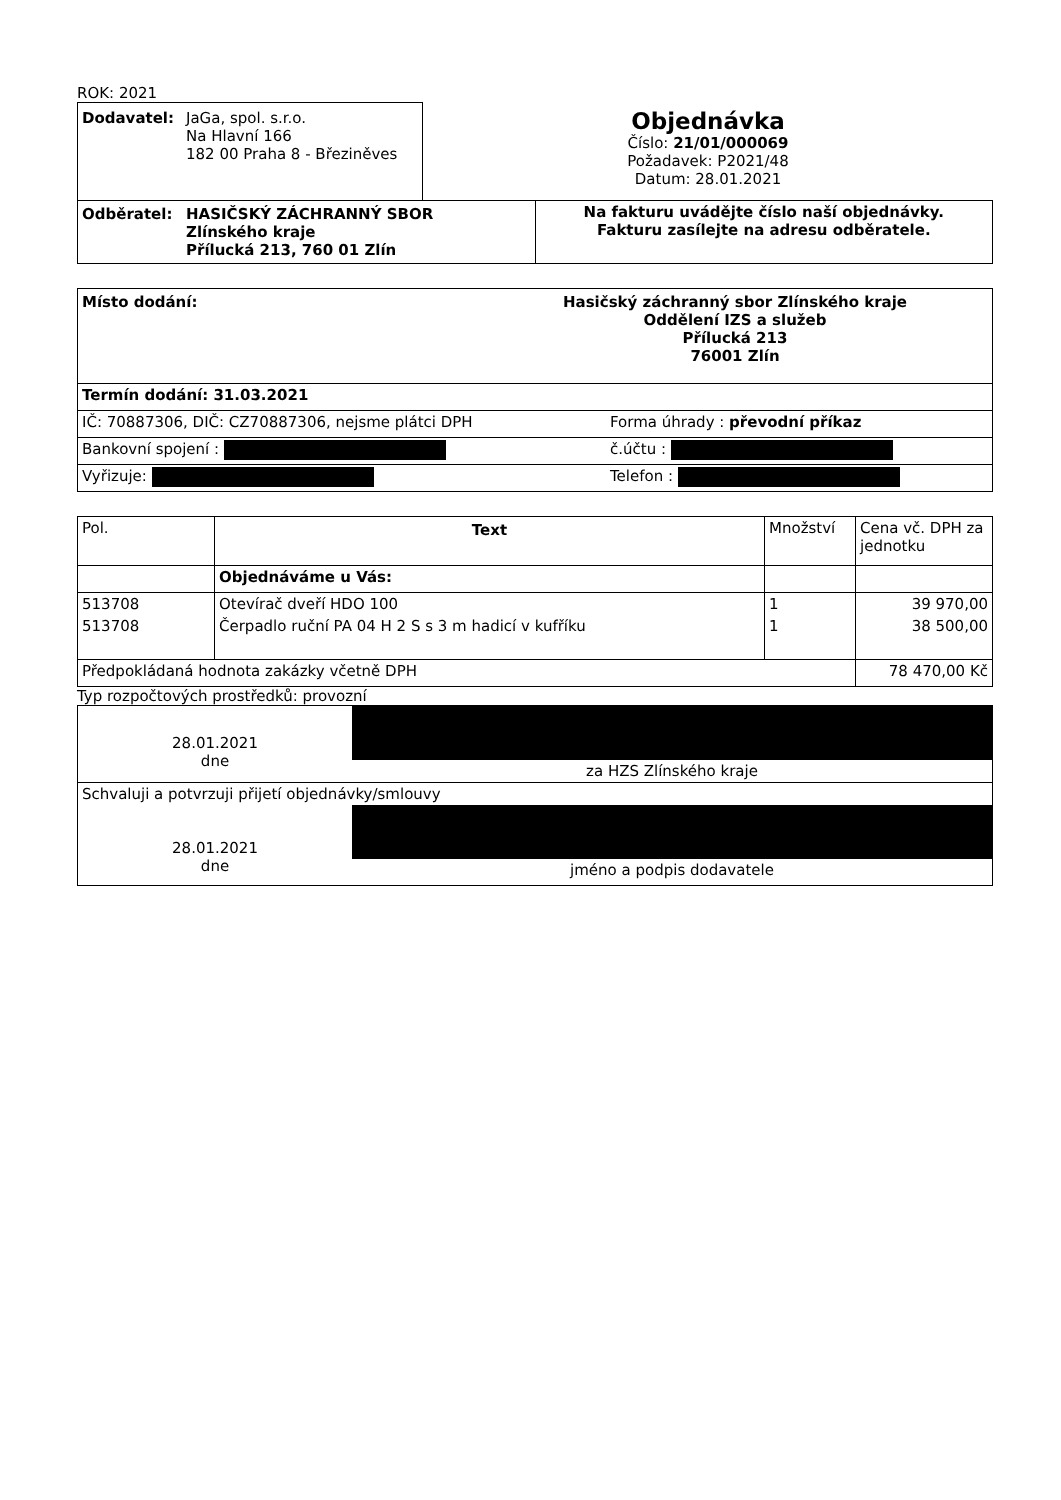ROK: 2021
Dodavatel: JaGa, spol. s.r.o.
Na Hlavní 166
182 00 Praha 8 - Březiněves
Objednávka
Číslo: 21/01/000069
Požadavek: P2021/48
Datum: 28.01.2021
| Odběratel: HASIČSKÝ ZÁCHRANNÝ SBOR Zlínského kraje Přílucká 213, 760 01 Zlín | Na fakturu uvádějte číslo naší objednávky. Fakturu zasílejte na adresu odběratele. |
| Místo dodání: Hasičský záchranný sbor Zlínského kraje Oddělení IZS a služeb Přílucká 213 76001 Zlín | |
| Termín dodání: 31.03.2021 | |
| IČ: 70887306, DIČ: CZ70887306, nejsme plátci DPH | Forma úhrady : převodní příkaz |
| Bankovní spojení : | č.účtu : |
| Vyřizuje: | Telefon : |
| Pol. | Text | Množství | Cena vč. DPH za jednotku |
| | Objednáváme u Vás: | | |
| 513708 | Otevírač dveří HDO 100 | 1 | 39 970,00 |
| 513708 | Čerpadlo ruční PA 04 H 2 S s 3 m hadicí v kufříku | 1 | 38 500,00 |
| Předpokládaná hodnota zakázky včetně DPH | | | 78 470,00 Kč |
Typ rozpočtových prostředků: provozní
28.01.2021
dne
za HZS Zlínského kraje
Schvaluji a potvrzuji přijetí objednávky/smlouvy
28.01.2021
dne
jméno a podpis dodavatele